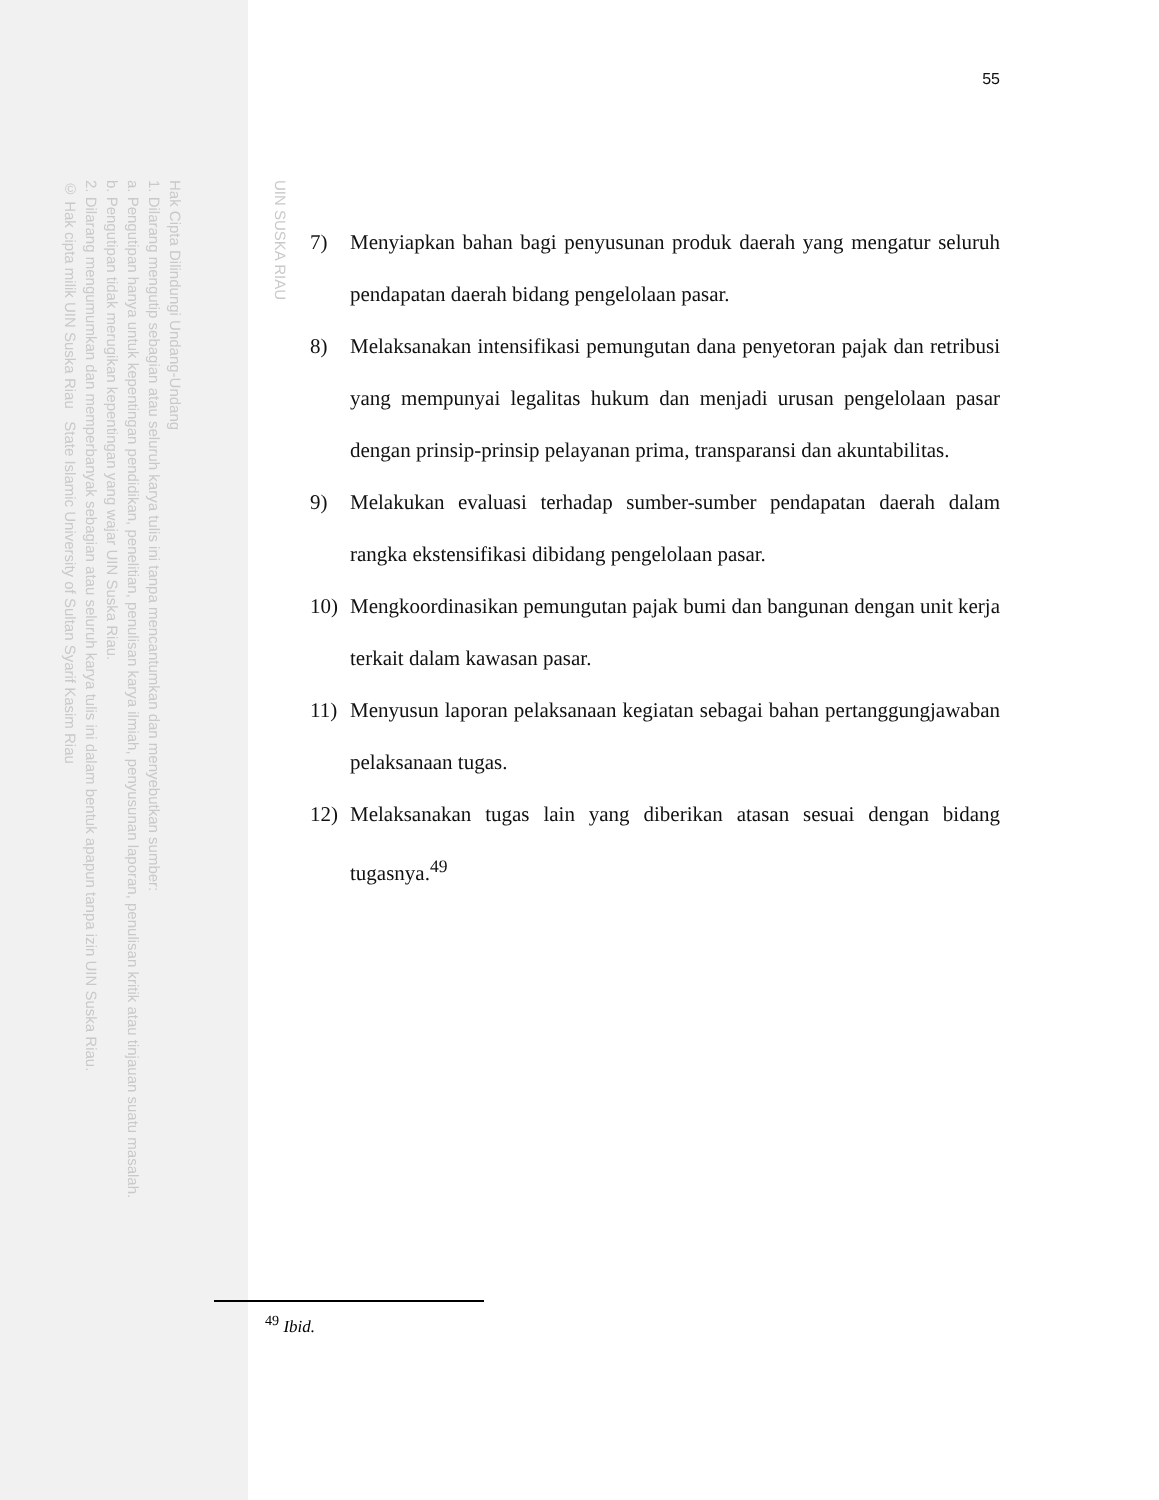UIN SUSKA RIAU
Hak Cipta Dilindungi Undang-Undang
1. Dilarang mengutip sebagian atau seluruh karya tulis ini tanpa mencantumkan dan menyebutkan sumber:
a. Pengutipan hanya untuk kepentingan pendidikan, penelitian, penulisan karya ilmiah, penyusunan laporan, penulisan kritik atau tinjauan suatu masalah.
b. Pengutipan tidak merugikan kepentingan yang wajar UIN Suska Riau.
2. Dilarang mengumumkan dan memperbanyak sebagian atau seluruh karya tulis ini dalam bentuk apapun tanpa izin UIN Suska Riau.
© Hak cipta milik UIN Suska Riau State Islamic University of Sultan Syarif Kasim Riau
55
7) Menyiapkan bahan bagi penyusunan produk daerah yang mengatur seluruh pendapatan daerah bidang pengelolaan pasar.
8) Melaksanakan intensifikasi pemungutan dana penyetoran pajak dan retribusi yang mempunyai legalitas hukum dan menjadi urusan pengelolaan pasar dengan prinsip-prinsip pelayanan prima, transparansi dan akuntabilitas.
9) Melakukan evaluasi terhadap sumber-sumber pendapatan daerah dalam rangka ekstensifikasi dibidang pengelolaan pasar.
10) Mengkoordinasikan pemungutan pajak bumi dan bangunan dengan unit kerja terkait dalam kawasan pasar.
11) Menyusun laporan pelaksanaan kegiatan sebagai bahan pertanggungjawaban pelaksanaan tugas.
12) Melaksanakan tugas lain yang diberikan atasan sesuai dengan bidang tugasnya.<sup>49</sup>
<sup>49</sup> Ibid.